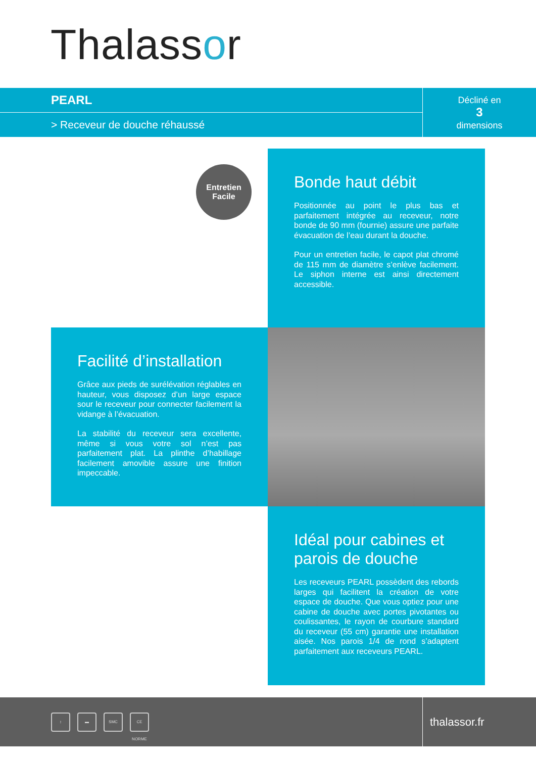Thalassor
PEARL
> Receveur de douche réhaussé
Décliné en
3
dimensions
Entretien
Facile
Bonde haut débit
Positionnée au point le plus bas et parfaitement intégrée au receveur, notre bonde de 90 mm (fournie) assure une parfaite évacuation de l’eau durant la douche.
Pour un entretien facile, le capot plat chromé de 115 mm de diamètre s’enlève facilement. Le siphon interne est ainsi directement accessible.
Facilité d’installation
Grâce aux pieds de surélévation réglables en hauteur, vous disposez d’un large espace sour le receveur pour connecter facilement la vidange à l’évacuation.
La stabilité du receveur sera excellente, même si vous votre sol n’est pas parfaitement plat. La plinthe d’habillage facilement amovible assure une finition impeccable.
Idéal pour cabines et parois de douche
Les receveurs PEARL possèdent des rebords larges qui facilitent la création de votre espace de douche. Que vous optiez pour une cabine de douche avec portes pivotantes ou coulissantes, le rayon de courbure standard du receveur (55 cm) garantie une installation aisée. Nos parois 1/4 de rond s’adaptent parfaitement aux receveurs PEARL.
↕ ▬ SMC CE NORME
thalassor.fr